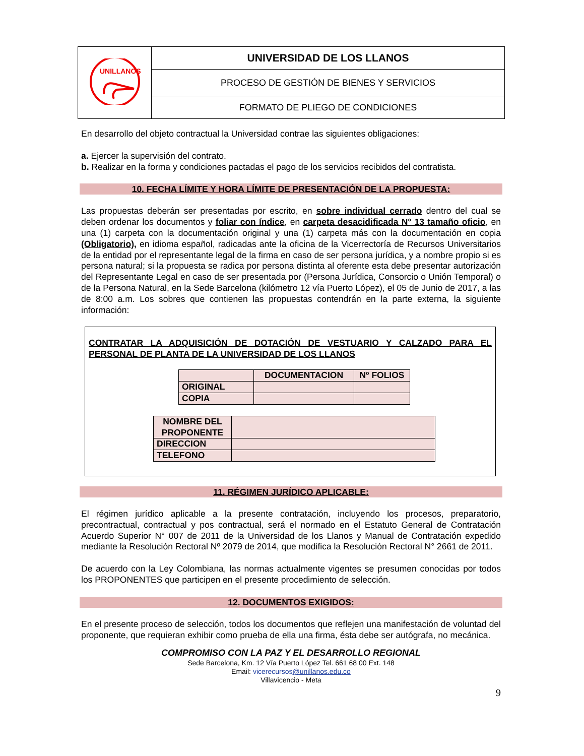| UNILLANOS | UNIVERSIDAD DE LOS LLANOS |
| | PROCESO DE GESTIÓN DE BIENES Y SERVICIOS |
| | FORMATO DE PLIEGO DE CONDICIONES |
En desarrollo del objeto contractual la Universidad contrae las siguientes obligaciones:
a. Ejercer la supervisión del contrato.
b. Realizar en la forma y condiciones pactadas el pago de los servicios recibidos del contratista.
10. FECHA LÍMITE Y HORA LÍMITE DE PRESENTACIÓN DE LA PROPUESTA:
Las propuestas deberán ser presentadas por escrito, en sobre individual cerrado dentro del cual se deben ordenar los documentos y foliar con índice, en carpeta desacidificada N° 13 tamaño oficio, en una (1) carpeta con la documentación original y una (1) carpeta más con la documentación en copia (Obligatorio), en idioma español, radicadas ante la oficina de la Vicerrectoría de Recursos Universitarios de la entidad por el representante legal de la firma en caso de ser persona jurídica, y a nombre propio si es persona natural; si la propuesta se radica por persona distinta al oferente esta debe presentar autorización del Representante Legal en caso de ser presentada por (Persona Jurídica, Consorcio o Unión Temporal) o de la Persona Natural, en la Sede Barcelona (kilómetro 12 vía Puerto López), el 05 de Junio de 2017, a las de 8:00 a.m. Los sobres que contienen las propuestas contendrán en la parte externa, la siguiente información:
CONTRATAR LA ADQUISICIÓN DE DOTACIÓN DE VESTUARIO Y CALZADO PARA EL PERSONAL DE PLANTA DE LA UNIVERSIDAD DE LOS LLANOS
| | DOCUMENTACION | Nº FOLIOS |
| --- | --- | --- |
| ORIGINAL | | |
| COPIA | | |
| NOMBRE DEL PROPONENTE | |
| DIRECCION | |
| TELEFONO | |
11. RÉGIMEN JURÍDICO APLICABLE:
El régimen jurídico aplicable a la presente contratación, incluyendo los procesos, preparatorio, precontractual, contractual y pos contractual, será el normado en el Estatuto General de Contratación Acuerdo Superior N° 007 de 2011 de la Universidad de los Llanos y Manual de Contratación expedido mediante la Resolución Rectoral Nº 2079 de 2014, que modifica la Resolución Rectoral N° 2661 de 2011.
De acuerdo con la Ley Colombiana, las normas actualmente vigentes se presumen conocidas por todos los PROPONENTES que participen en el presente procedimiento de selección.
12. DOCUMENTOS EXIGIDOS:
En el presente proceso de selección, todos los documentos que reflejen una manifestación de voluntad del proponente, que requieran exhibir como prueba de ella una firma, ésta debe ser autógrafa, no mecánica.
COMPROMISO CON LA PAZ Y EL DESARROLLO REGIONAL
Sede Barcelona, Km. 12 Vía Puerto López Tel. 661 68 00 Ext. 148
Email: vicerecursos@unillanos.edu.co
Villavicencio - Meta
9